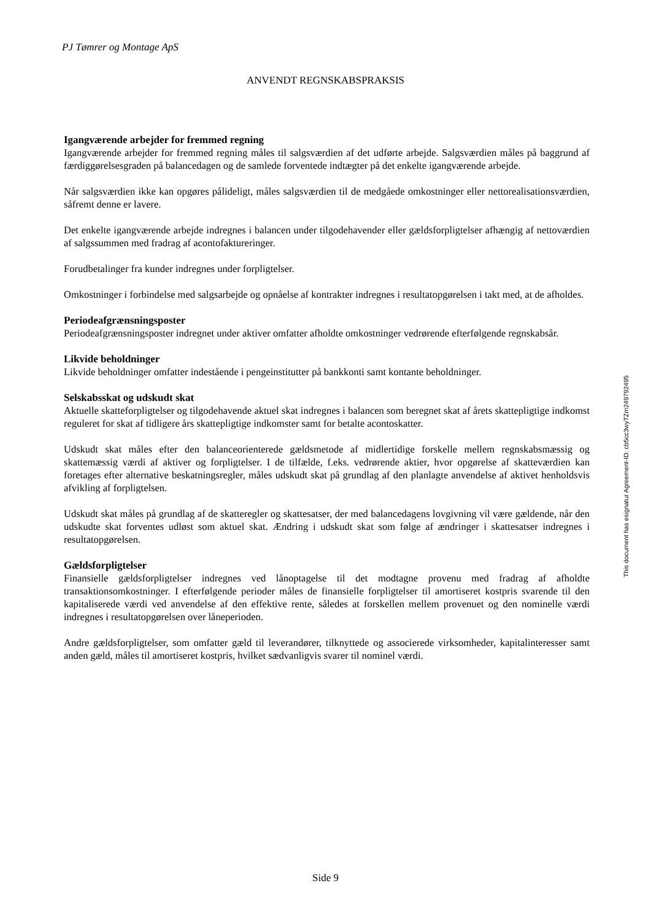PJ Tømrer og Montage ApS
ANVENDT REGNSKABSPRAKSIS
Igangværende arbejder for fremmed regning
Igangværende arbejder for fremmed regning måles til salgsværdien af det udførte arbejde. Salgsværdien måles på baggrund af færdiggørelsesgraden på balancedagen og de samlede forventede indtægter på det enkelte igangværende arbejde.
Når salgsværdien ikke kan opgøres pålideligt, måles salgsværdien til de medgåede omkostninger eller nettorealisationsværdien, såfremt denne er lavere.
Det enkelte igangværende arbejde indregnes i balancen under tilgodehavender eller gældsforpligtelser afhængig af nettoværdien af salgssummen med fradrag af acontofaktureringer.
Forudbetalinger fra kunder indregnes under forpligtelser.
Omkostninger i forbindelse med salgsarbejde og opnåelse af kontrakter indregnes i resultatopgørelsen i takt med, at de afholdes.
Periodeafgrænsningsposter
Periodeafgrænsningsposter indregnet under aktiver omfatter afholdte omkostninger vedrørende efterfølgende regnskabsår.
Likvide beholdninger
Likvide beholdninger omfatter indestående i pengeinstitutter på bankkonti samt kontante beholdninger.
Selskabsskat og udskudt skat
Aktuelle skatteforpligtelser og tilgodehavende aktuel skat indregnes i balancen som beregnet skat af årets skattepligtige indkomst reguleret for skat af tidligere års skattepligtige indkomster samt for betalte acontoskatter.
Udskudt skat måles efter den balanceorienterede gældsmetode af midlertidige forskelle mellem regnskabsmæssig og skattemæssig værdi af aktiver og forpligtelser. I de tilfælde, f.eks. vedrørende aktier, hvor opgørelse af skatteværdien kan foretages efter alternative beskatningsregler, måles udskudt skat på grundlag af den planlagte anvendelse af aktivet henholdsvis afvikling af forpligtelsen.
Udskudt skat måles på grundlag af de skatteregler og skattesatser, der med balancedagens lovgivning vil være gældende, når den udskudte skat forventes udløst som aktuel skat. Ændring i udskudt skat som følge af ændringer i skattesatser indregnes i resultatopgørelsen.
Gældsforpligtelser
Finansielle gældsforpligtelser indregnes ved lånoptagelse til det modtagne provenu med fradrag af afholdte transaktionsomkostninger. I efterfølgende perioder måles de finansielle forpligtelser til amortiseret kostpris svarende til den kapitaliserede værdi ved anvendelse af den effektive rente, således at forskellen mellem provenuet og den nominelle værdi indregnes i resultatopgørelsen over låneperioden.
Andre gældsforpligtelser, som omfatter gæld til leverandører, tilknyttede og associerede virksomheder, kapitalinteresser samt anden gæld, måles til amortiseret kostpris, hvilket sædvanligvis svarer til nominel værdi.
This document has esignatur Agreement-ID: cb5cc3wyTZm249792495
Side 9